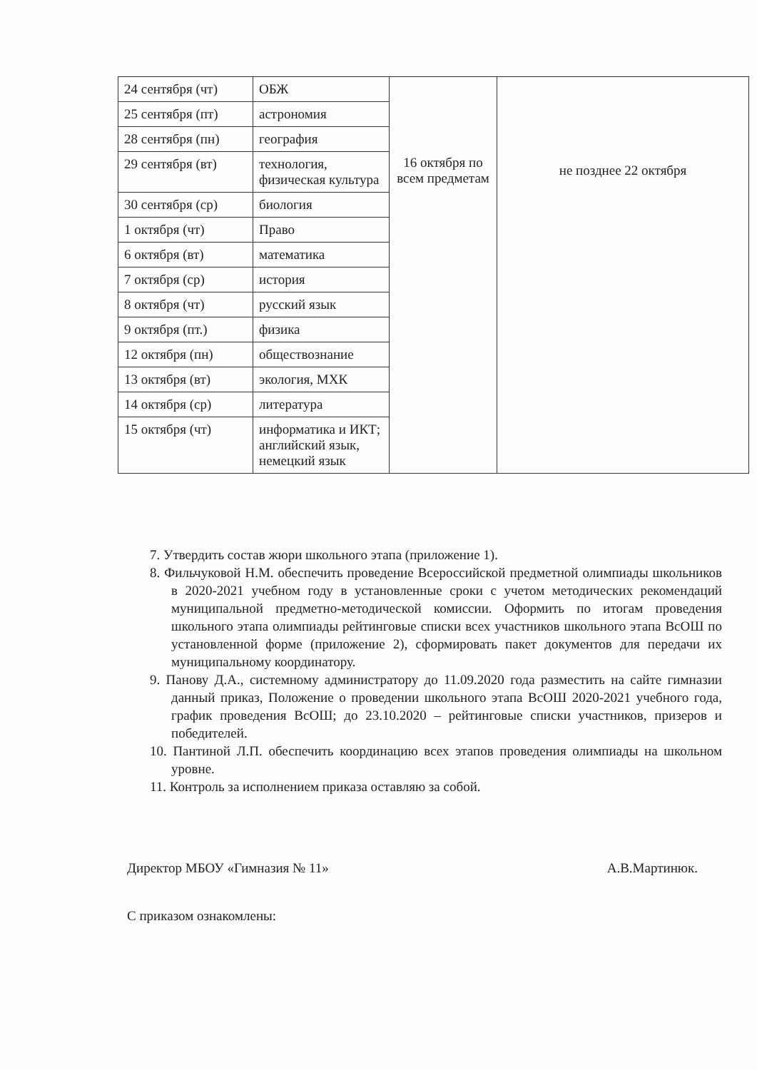| 24 сентября (чт) | ОБЖ | 16 октября по всем предметам | не позднее 22 октября |
| 25 сентября (пт) | астрономия | | |
| 28 сентября (пн) | география | | |
| 29 сентября (вт) | технология, физическая культура | | |
| 30 сентября (ср) | биология | | |
| 1 октября (чт) | Право | | |
| 6 октября (вт) | математика | | |
| 7 октября (ср) | история | | |
| 8 октября (чт) | русский язык | | |
| 9 октября (пт.) | физика | | |
| 12 октября (пн) | обществознание | | |
| 13 октября (вт) | экология, МХК | | |
| 14 октября (ср) | литература | | |
| 15 октября (чт) | информатика и ИКТ; английский язык, немецкий язык | | |
7. Утвердить состав жюри школьного этапа (приложение 1).
8. Фильчуковой Н.М. обеспечить проведение Всероссийской предметной олимпиады школьников в 2020-2021 учебном году в установленные сроки с учетом методических рекомендаций муниципальной предметно-методической комиссии. Оформить по итогам проведения школьного этапа олимпиады рейтинговые списки всех участников школьного этапа ВсОШ по установленной форме (приложение 2), сформировать пакет документов для передачи их муниципальному координатору.
9. Панову Д.А., системному администратору до 11.09.2020 года разместить на сайте гимназии данный приказ, Положение о проведении школьного этапа ВсОШ 2020-2021 учебного года, график проведения ВсОШ; до 23.10.2020 – рейтинговые списки участников, призеров и победителей.
10. Пантиной Л.П. обеспечить координацию всех этапов проведения олимпиады на школьном уровне.
11. Контроль за исполнением приказа оставляю за собой.
Директор МБОУ «Гимназия № 11» А.В.Мартинюк.
С приказом ознакомлены: